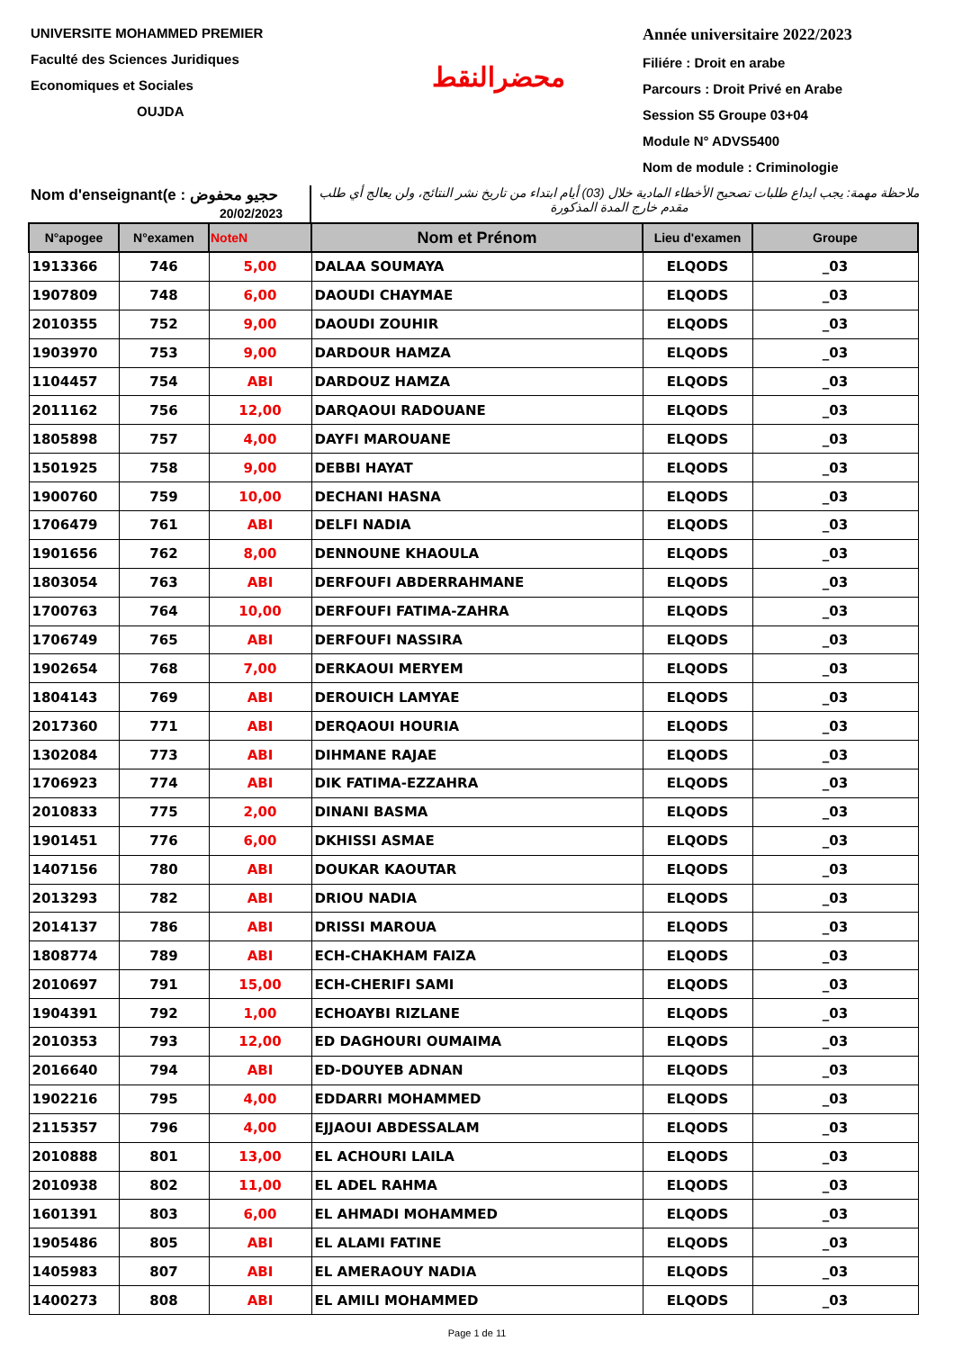UNIVERSITE MOHAMMED PREMIER
Faculté des Sciences Juridiques
Economiques et Sociales
OUJDA
محضرالنقط
Année universitaire 2022/2023
Filiére : Droit en arabe
Parcours : Droit Privé en Arabe
Session S5 Groupe 03+04
Module N° ADVS5400
Nom de module : Criminologie
Nom d'enseignant(e : حجيو محفوض
20/02/2023
ملاحظة مهمة: يجب ايداع طلبات تصحيح الأخطاء المادية خلال (03) أيام ابتداء من تاريخ نشر النتائج، ولن يعالج أي طلب مقدم خارج المدة المذكورة
| N°apogee | N°examen | NoteN | Nom et Prénom | Lieu d'examen | Groupe |
| --- | --- | --- | --- | --- | --- |
| 1913366 | 746 | 5,00 | DALAA SOUMAYA | ELQODS | _03 |
| 1907809 | 748 | 6,00 | DAOUDI CHAYMAE | ELQODS | _03 |
| 2010355 | 752 | 9,00 | DAOUDI ZOUHIR | ELQODS | _03 |
| 1903970 | 753 | 9,00 | DARDOUR HAMZA | ELQODS | _03 |
| 1104457 | 754 | ABI | DARDOUZ HAMZA | ELQODS | _03 |
| 2011162 | 756 | 12,00 | DARQAOUI RADOUANE | ELQODS | _03 |
| 1805898 | 757 | 4,00 | DAYFI MAROUANE | ELQODS | _03 |
| 1501925 | 758 | 9,00 | DEBBI HAYAT | ELQODS | _03 |
| 1900760 | 759 | 10,00 | DECHANI HASNA | ELQODS | _03 |
| 1706479 | 761 | ABI | DELFI NADIA | ELQODS | _03 |
| 1901656 | 762 | 8,00 | DENNOUNE KHAOULA | ELQODS | _03 |
| 1803054 | 763 | ABI | DERFOUFI ABDERRAHMANE | ELQODS | _03 |
| 1700763 | 764 | 10,00 | DERFOUFI FATIMA-ZAHRA | ELQODS | _03 |
| 1706749 | 765 | ABI | DERFOUFI NASSIRA | ELQODS | _03 |
| 1902654 | 768 | 7,00 | DERKAOUI MERYEM | ELQODS | _03 |
| 1804143 | 769 | ABI | DEROUICH LAMYAE | ELQODS | _03 |
| 2017360 | 771 | ABI | DERQAOUI HOURIA | ELQODS | _03 |
| 1302084 | 773 | ABI | DIHMANE RAJAE | ELQODS | _03 |
| 1706923 | 774 | ABI | DIK FATIMA-EZZAHRA | ELQODS | _03 |
| 2010833 | 775 | 2,00 | DINANI BASMA | ELQODS | _03 |
| 1901451 | 776 | 6,00 | DKHISSI ASMAE | ELQODS | _03 |
| 1407156 | 780 | ABI | DOUKAR KAOUTAR | ELQODS | _03 |
| 2013293 | 782 | ABI | DRIOU NADIA | ELQODS | _03 |
| 2014137 | 786 | ABI | DRISSI MAROUA | ELQODS | _03 |
| 1808774 | 789 | ABI | ECH-CHAKHAM FAIZA | ELQODS | _03 |
| 2010697 | 791 | 15,00 | ECH-CHERIFI SAMI | ELQODS | _03 |
| 1904391 | 792 | 1,00 | ECHOAYBI RIZLANE | ELQODS | _03 |
| 2010353 | 793 | 12,00 | ED DAGHOURI OUMAIMA | ELQODS | _03 |
| 2016640 | 794 | ABI | ED-DOUYEB ADNAN | ELQODS | _03 |
| 1902216 | 795 | 4,00 | EDDARRI MOHAMMED | ELQODS | _03 |
| 2115357 | 796 | 4,00 | EJJAOUI ABDESSALAM | ELQODS | _03 |
| 2010888 | 801 | 13,00 | EL ACHOURI LAILA | ELQODS | _03 |
| 2010938 | 802 | 11,00 | EL ADEL RAHMA | ELQODS | _03 |
| 1601391 | 803 | 6,00 | EL AHMADI MOHAMMED | ELQODS | _03 |
| 1905486 | 805 | ABI | EL ALAMI FATINE | ELQODS | _03 |
| 1405983 | 807 | ABI | EL AMERAOUY NADIA | ELQODS | _03 |
| 1400273 | 808 | ABI | EL AMILI MOHAMMED | ELQODS | _03 |
Page 1 de 11